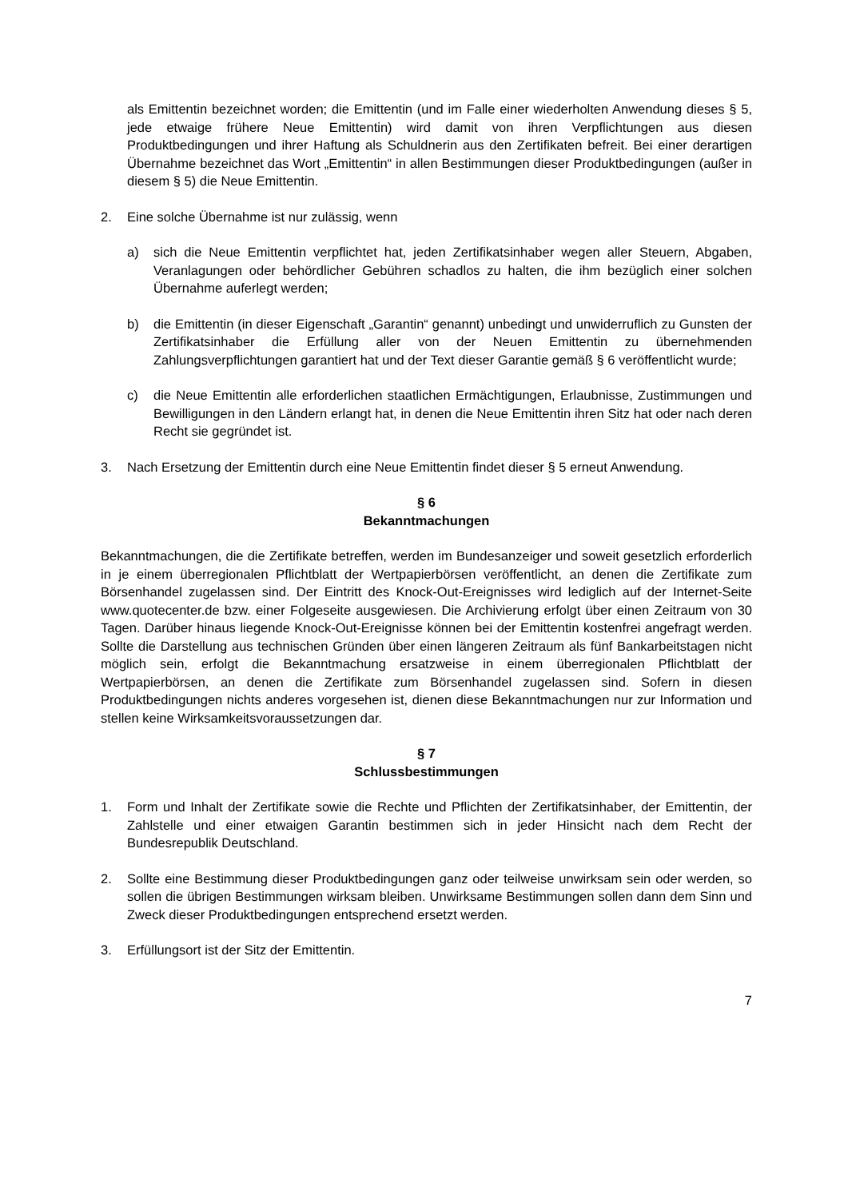als Emittentin bezeichnet worden; die Emittentin (und im Falle einer wiederholten Anwendung dieses § 5, jede etwaige frühere Neue Emittentin) wird damit von ihren Verpflichtungen aus diesen Produktbedingungen und ihrer Haftung als Schuldnerin aus den Zertifikaten befreit. Bei einer derartigen Übernahme bezeichnet das Wort „Emittentin“ in allen Bestimmungen dieser Produktbedingungen (außer in diesem § 5) die Neue Emittentin.
2. Eine solche Übernahme ist nur zulässig, wenn
a) sich die Neue Emittentin verpflichtet hat, jeden Zertifikatsinhaber wegen aller Steuern, Abgaben, Veranlagungen oder behördlicher Gebühren schadlos zu halten, die ihm bezüglich einer solchen Übernahme auferlegt werden;
b) die Emittentin (in dieser Eigenschaft „Garantin“ genannt) unbedingt und unwiderruflich zu Gunsten der Zertifikatsinhaber die Erfüllung aller von der Neuen Emittentin zu übernehmenden Zahlungsverpflichtungen garantiert hat und der Text dieser Garantie gemäß § 6 veröffentlicht wurde;
c) die Neue Emittentin alle erforderlichen staatlichen Ermächtigungen, Erlaubnisse, Zustimmungen und Bewilligungen in den Ländern erlangt hat, in denen die Neue Emittentin ihren Sitz hat oder nach deren Recht sie gegründet ist.
3. Nach Ersetzung der Emittentin durch eine Neue Emittentin findet dieser § 5 erneut Anwendung.
§ 6
Bekanntmachungen
Bekanntmachungen, die die Zertifikate betreffen, werden im Bundesanzeiger und soweit gesetzlich erforderlich in je einem überregionalen Pflichtblatt der Wertpapierbörsen veröffentlicht, an denen die Zertifikate zum Börsenhandel zugelassen sind. Der Eintritt des Knock-Out-Ereignisses wird lediglich auf der Internet-Seite www.quotecenter.de bzw. einer Folgeseite ausgewiesen. Die Archivierung erfolgt über einen Zeitraum von 30 Tagen. Darüber hinaus liegende Knock-Out-Ereignisse können bei der Emittentin kostenfrei angefragt werden. Sollte die Darstellung aus technischen Gründen über einen längeren Zeitraum als fünf Bankarbeitstagen nicht möglich sein, erfolgt die Bekanntmachung ersatzweise in einem überregionalen Pflichtblatt der Wertpapierbörsen, an denen die Zertifikate zum Börsenhandel zugelassen sind. Sofern in diesen Produktbedingungen nichts anderes vorgesehen ist, dienen diese Bekanntmachungen nur zur Information und stellen keine Wirksamkeitsvoraussetzungen dar.
§ 7
Schlussbestimmungen
1. Form und Inhalt der Zertifikate sowie die Rechte und Pflichten der Zertifikatsinhaber, der Emittentin, der Zahlstelle und einer etwaigen Garantin bestimmen sich in jeder Hinsicht nach dem Recht der Bundesrepublik Deutschland.
2. Sollte eine Bestimmung dieser Produktbedingungen ganz oder teilweise unwirksam sein oder werden, so sollen die übrigen Bestimmungen wirksam bleiben. Unwirksame Bestimmungen sollen dann dem Sinn und Zweck dieser Produktbedingungen entsprechend ersetzt werden.
3. Erfüllungsort ist der Sitz der Emittentin.
7